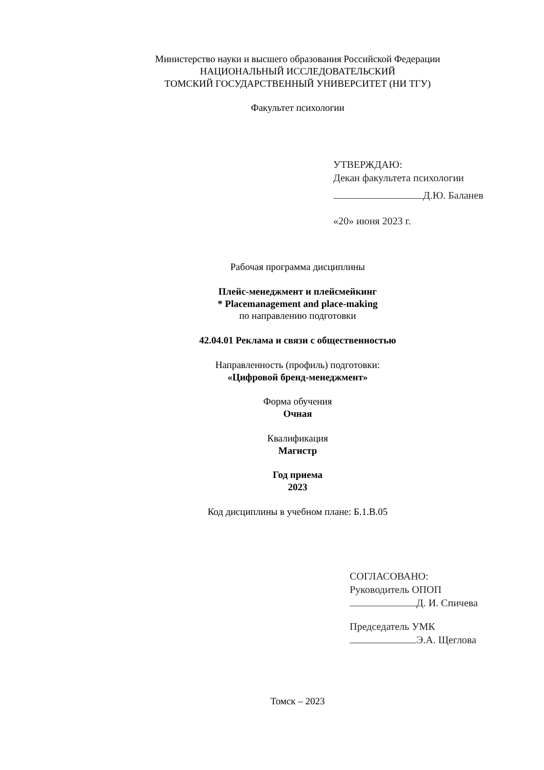Министерство науки и высшего образования Российской Федерации
НАЦИОНАЛЬНЫЙ ИССЛЕДОВАТЕЛЬСКИЙ
ТОМСКИЙ ГОСУДАРСТВЕННЫЙ УНИВЕРСИТЕТ (НИ ТГУ)
Факультет психологии
УТВЕРЖДАЮ:
Декан факультета психологии
Д.Ю. Баланев
«20» июня 2023 г.
Рабочая программа дисциплины
Плейс-менеджмент и плейсмейкинг
* Placemanagement and place-making
по направлению подготовки
42.04.01 Реклама и связи с общественностью
Направленность (профиль) подготовки:
«Цифровой бренд-менеджмент»
Форма обучения
Очная
Квалификация
Магистр
Год приема
2023
Код дисциплины в учебном плане: Б.1.В.05
СОГЛАСОВАНО:
Руководитель ОПОП
Д. И. Спичева
Председатель УМК
Э.А. Щеглова
Томск – 2023